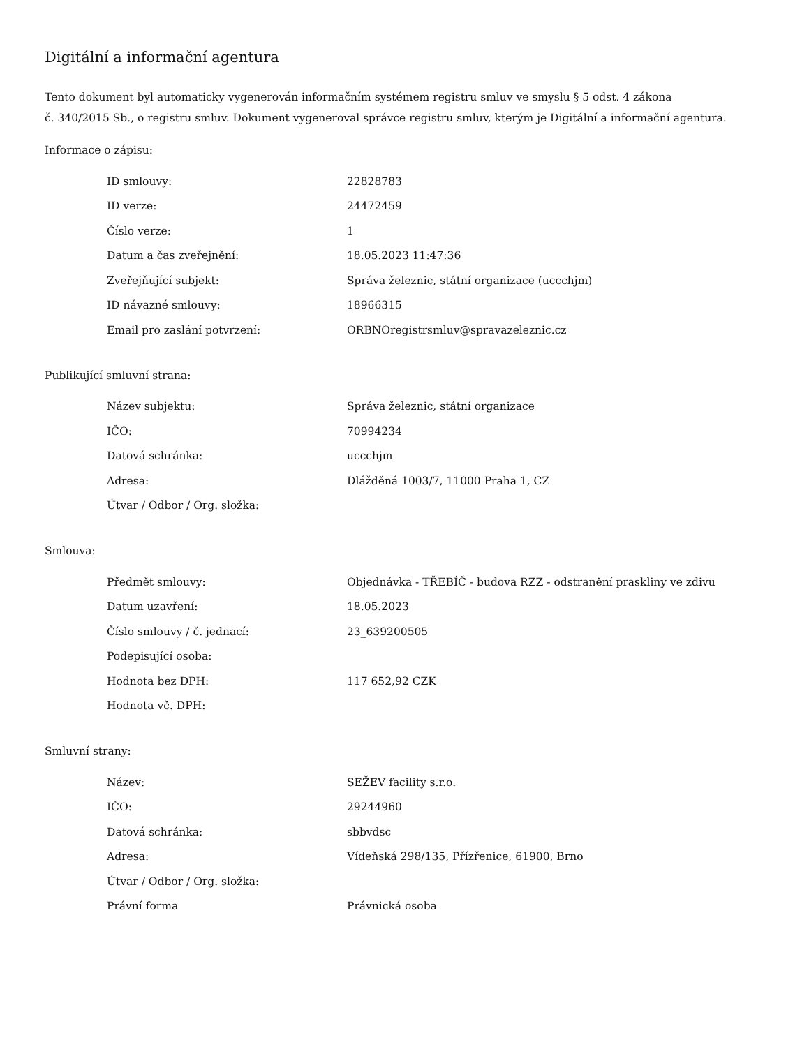Digitální a informační agentura
Tento dokument byl automaticky vygenerován informačním systémem registru smluv ve smyslu § 5 odst. 4 zákona
č. 340/2015 Sb., o registru smluv. Dokument vygeneroval správce registru smluv, kterým je Digitální a informační agentura.
Informace o zápisu:
| ID smlouvy: | 22828783 |
| ID verze: | 24472459 |
| Číslo verze: | 1 |
| Datum a čas zveřejnění: | 18.05.2023 11:47:36 |
| Zveřejňující subjekt: | Správa železnic, státní organizace (uccchjm) |
| ID návazné smlouvy: | 18966315 |
| Email pro zaslání potvrzení: | ORBNOregistrsmluv@spravazeleznic.cz |
Publikující smluvní strana:
| Název subjektu: | Správa železnic, státní organizace |
| IČO: | 70994234 |
| Datová schránka: | uccchjm |
| Adresa: | Dlážděná 1003/7, 11000 Praha 1, CZ |
| Útvar / Odbor / Org. složka: | |
Smlouva:
| Předmět smlouvy: | Objednávka - TŘEBÍČ - budova RZZ - odstranění praskliny ve zdivu |
| Datum uzavření: | 18.05.2023 |
| Číslo smlouvy / č. jednací: | 23_639200505 |
| Podepisující osoba: | |
| Hodnota bez DPH: | 117 652,92 CZK |
| Hodnota vč. DPH: | |
Smluvní strany:
| Název: | SEŽEV facility s.r.o. |
| IČO: | 29244960 |
| Datová schránka: | sbbvdsc |
| Adresa: | Vídeňská 298/135, Přízřenice, 61900, Brno |
| Útvar / Odbor / Org. složka: | |
| Právní forma | Právnická osoba |